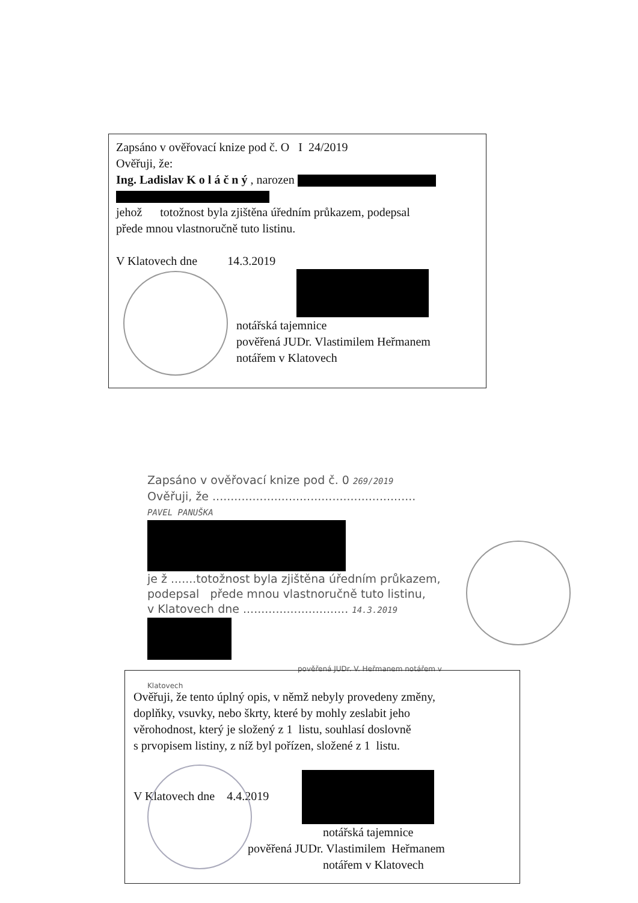Zapsáno v ověřovací knize pod č. O I 24/2019
Ověřuji, že:
Ing. Ladislav K o l á č n ý , narozen
jehož totožnost byla zjištěna úředním průkazem, podepsal
přede mnou vlastnoručně tuto listinu.
V Klatovech dne 14.3.2019
notářská tajemnice
pověřená JUDr. Vlastimilem Heřmanem
notářem v Klatovech
Zapsáno v ověřovací knize pod č. 0 269/2019
Ověřuji, že ........................................................
PAVEL PANUŠKA
je ž .......totožnost byla zjištěna úředním průkazem,
podepsal přede mnou vlastnoručně tuto listinu,
v Klatovech dne ............................. 14.3.2019
pověřená JUDr. V. Heřmanem notářem v Klatovech
Ověřuji, že tento úplný opis, v němž nebyly provedeny změny,
doplňky, vsuvky, nebo škrty, které by mohly zeslabit jeho
věrohodnost, který je složený z 1 listu, souhlasí doslovně
s prvopisem listiny, z níž byl pořízen, složené z 1 listu.
V Klatovech dne 4.4.2019
notářská tajemnice
pověřená JUDr. Vlastimilem Heřmanem
notářem v Klatovech